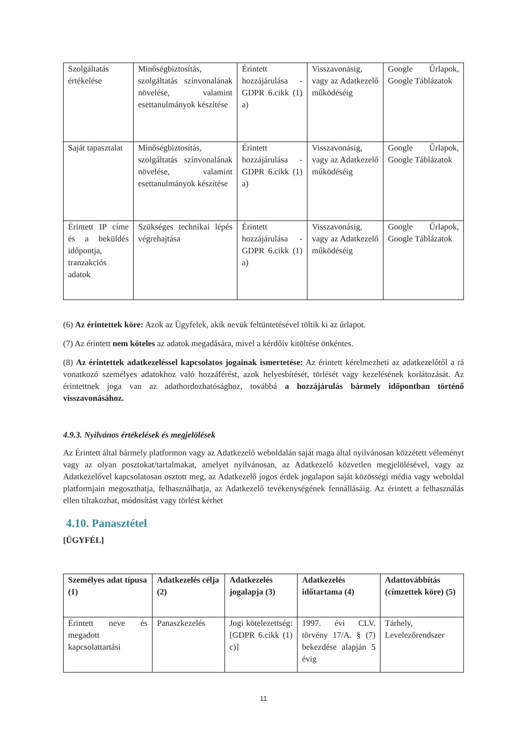| Szolgáltatás értékelése | Minőségbiztosítás, szolgáltatás színvonalának növelése, valamint esettanulmányok készítése | Érintett hozzájárulása - GDPR 6.cikk (1) a) | Visszavonásig, vagy az Adatkezelő működéséig | Google Űrlapok, Google Táblázatok |
| Saját tapasztalat | Minőségbiztosítás, szolgáltatás színvonalának növelése, valamint esettanulmányok készítése | Érintett hozzájárulása - GDPR 6.cikk (1) a) | Visszavonásig, vagy az Adatkezelő működéséig | Google Űrlapok, Google Táblázatok |
| Érintett IP címe és a beküldés időpontja, tranzakciós adatok | Szükséges technikai lépés végrehajtása | Érintett hozzájárulása - GDPR 6.cikk (1) a) | Visszavonásig, vagy az Adatkezelő működéséig | Google Űrlapok, Google Táblázatok |
(6) Az érintettek köre: Azok az Ügyfelek, akik nevük feltüntetésével töltik ki az űrlapot.
(7) Az érintett nem köteles az adatok megadására, mivel a kérdőív kitöltése önkéntes.
(8) Az érintettek adatkezeléssel kapcsolatos jogainak ismertetése: Az érintett kérelmezheti az adatkezelőtől a rá vonatkozó személyes adatokhoz való hozzáférést, azok helyesbítését, törlését vagy kezelésének korlátozását. Az érintettnek joga van az adathordozhatósághoz, továbbá a hozzájárulás bármely időpontban történő visszavonásához.
4.9.3. Nyilvános értékelések és megjelölések
Az Érintett által bármely platformon vagy az Adatkezelő weboldalán saját maga által nyilvánosan közzétett véleményt vagy az olyan posztokat/tartalmakat, amelyet nyilvánosan, az Adatkezelő közvetlen megjelölésével, vagy az Adatkezelővel kapcsolatosan osztott meg, az Adatkezelő jogos érdek jogalapon saját közösségi média vagy weboldal platformjain megoszthatja, felhasználhatja, az Adatkezelő tevékenységének fennállásáig. Az érintett a felhasználás ellen tiltakozhat, módosítást vagy törlést kérhet
4.10. Panasztétel
[ÜGYFÉL]
| Személyes adat típusa (1) | Adatkezelés célja (2) | Adatkezelés jogalapja (3) | Adatkezelés időtartama (4) | Adattovábbítás (címzettek köre) (5) |
| --- | --- | --- | --- | --- |
| Érintett neve és megadott kapcsolattartási | Panaszkezelés | Jogi kötelezettség: [GDPR 6.cikk (1) c)] | 1997. évi CLV. törvény 17/A. § (7) bekezdése alapján 5 évig | Tárhely, Levelezőrendszer |
11